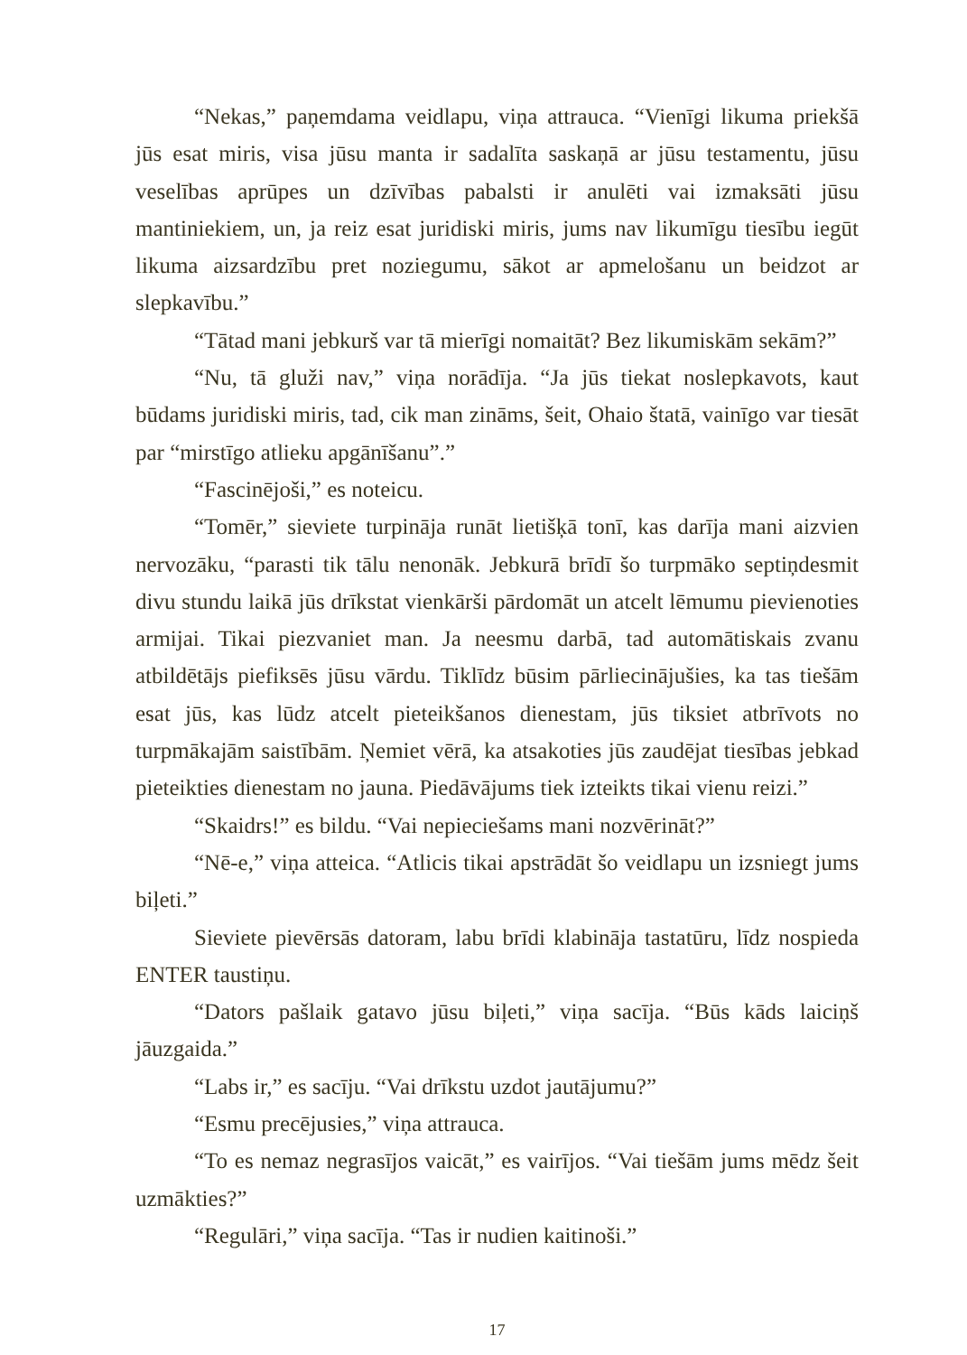“Nekas,” paņemdama veidlapu, viņa attrauca. “Vienīgi likuma priekšā jūs esat miris, visa jūsu manta ir sadalīta saskaņā ar jūsu testamentu, jūsu veselības aprūpes un dzīvības pabalsti ir anulēti vai izmaksāti jūsu mantiniekiem, un, ja reiz esat juridiski miris, jums nav likumīgu tiesību iegūt likuma aizsardzību pret noziegumu, sākot ar apmelošanu un beidzot ar slepkavību.”
“Tātad mani jebkurš var tā mierīgi nomaitāt? Bez likumiskām sekām?”
“Nu, tā gluži nav,” viņa norādīja. “Ja jūs tiekat noslepkavots, kaut būdams juridiski miris, tad, cik man zināms, šeit, Ohaio štatā, vainīgo var tiesāt par “mirstīgo atlieku apgānīšanu”.”
“Fascinējoši,” es noteicu.
“Tomēr,” sieviete turpināja runāt lietišķā tonī, kas darīja mani aizvien nervozāku, “parasti tik tālu nenonāk. Jebkurā brīdī šo turpmāko septiņdesmit divu stundu laikā jūs drīkstat vienkārši pārdomāt un atcelt lēmumu pievienoties armijai. Tikai piezvaniet man. Ja neesmu darbā, tad automātiskais zvanu atbildētājs piefiksēs jūsu vārdu. Tiklīdz būsim pārliecinājušies, ka tas tiešām esat jūs, kas lūdz atcelt pieteikšanos dienestam, jūs tiksiet atbrīvots no turpmākajām saistībām. Ņemiet vērā, ka atsakoties jūs zaudējat tiesības jebkad pieteikties dienestam no jauna. Piedāvājums tiek izteikts tikai vienu reizi.”
“Skaidrs!” es bildu. “Vai nepieciešams mani nozvērināt?”
“Nē-e,” viņa atteica. “Atlicis tikai apstrādāt šo veidlapu un izsniegt jums biļeti.”
Sieviete pievērsās datoram, labu brīdi klabināja tastatūru, līdz nospieda ENTER taustiņu.
“Dators pašlaik gatavo jūsu biļeti,” viņa sacīja. “Būs kāds laiciņš jāuzgaida.”
“Labs ir,” es sacīju. “Vai drīkstu uzdot jautājumu?”
“Esmu precējusies,” viņa attrauca.
“To es nemaz negrasījos vaicāt,” es vairījos. “Vai tiešām jums mēdz šeit uzmākties?”
“Regulāri,” viņa sacīja. “Tas ir nudien kaitinoši.”
17